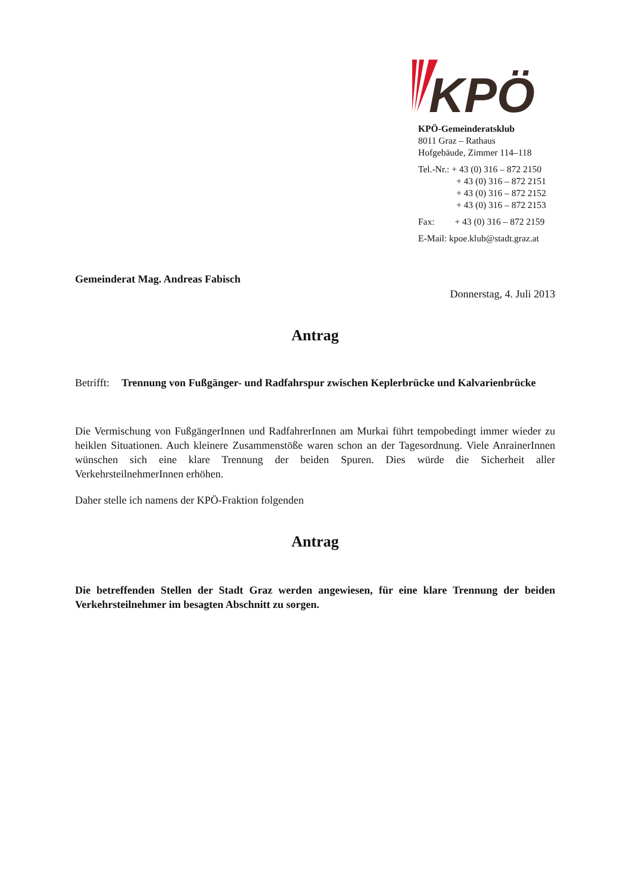KPÖ
KPÖ-Gemeinderatsklub
8011 Graz – Rathaus
Hofgebäude, Zimmer 114–118
Tel.-Nr.: + 43 (0) 316 – 872 2150
+ 43 (0) 316 – 872 2151
+ 43 (0) 316 – 872 2152
+ 43 (0) 316 – 872 2153
Fax: + 43 (0) 316 – 872 2159
E-Mail: kpoe.klub@stadt.graz.at
Gemeinderat Mag. Andreas Fabisch
Donnerstag, 4. Juli 2013
Antrag
Betrifft: Trennung von Fußgänger- und Radfahrspur zwischen Keplerbrücke und Kalvarienbrücke
Die Vermischung von FußgängerInnen und RadfahrerInnen am Murkai führt tempobedingt immer wieder zu heiklen Situationen. Auch kleinere Zusammenstöße waren schon an der Tagesordnung. Viele AnrainerInnen wünschen sich eine klare Trennung der beiden Spuren. Dies würde die Sicherheit aller VerkehrsteilnehmerInnen erhöhen.
Daher stelle ich namens der KPÖ-Fraktion folgenden
Antrag
Die betreffenden Stellen der Stadt Graz werden angewiesen, für eine klare Trennung der beiden Verkehrsteilnehmer im besagten Abschnitt zu sorgen.